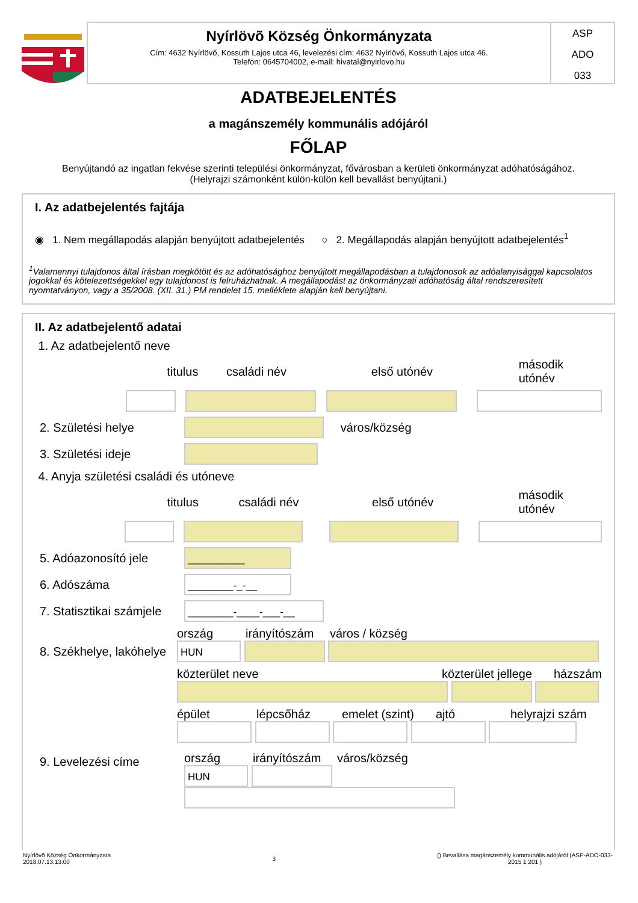Nyírlövõ Község Önkormányzata
Cím: 4632 Nyírlövő, Kossuth Lajos utca 46, levelezési cím: 4632 Nyírlövő, Kossuth Lajos utca 46.
Telefon: 0645704002, e-mail: hivatal@nyirlovo.hu
ASP
ADO
033
ADATBEJELENTÉS
a magánszemély kommunális adójáról
FŐLAP
Benyújtandó az ingatlan fekvése szerinti települési önkormányzat, fővárosban a kerületi önkormányzat adóhatóságához.
(Helyrajzi számonként külön-külön kell bevallást benyújtani.)
I. Az adatbejelentés fajtája
◉ 1. Nem megállapodás alapján benyújtott adatbejelentés ○ 2. Megállapodás alapján benyújtott adatbejelentés<sup>1</sup>
<sup>1</sup> Valamennyi tulajdonos által írásban megkötött és az adóhatósághoz benyújtott megállapodásban a tulajdonosok az adóalanyisággal kapcsolatos jogokkal és kötelezettségekkel egy tulajdonost is felruházhatnak. A megállapodást az önkormányzati adóhatóság által rendszeresített nyomtatványon, vagy a 35/2008. (XII. 31.) PM rendelet 15. melléklete alapján kell benyújtani.
II. Az adatbejelentő adatai
1. Az adatbejelentő neve
titulus családi név első utónév második utónév
2. Születési helye város/község
3. Születési ideje
4. Anyja születési családi és utóneve
titulus családi név első utónév második utónév
5. Adóazonosító jele __________
6. Adószáma ________-_-__
7. Statisztikai számjele ________-____-___-__
8. Székhelye, lakóhelye
ország irányítószám város / község
HUN
közterület neve közterület jellege házszám
épület lépcsőház emelet (szint) ajtó helyrajzi szám
9. Levelezési címe
ország irányítószám város/község
HUN
Nyírlövõ Község Önkormányzata
2018.07.13.13:00
3
() Bevallása magánszemély kommunális adójáról (ASP-ADO-033-
2015 1 201 )